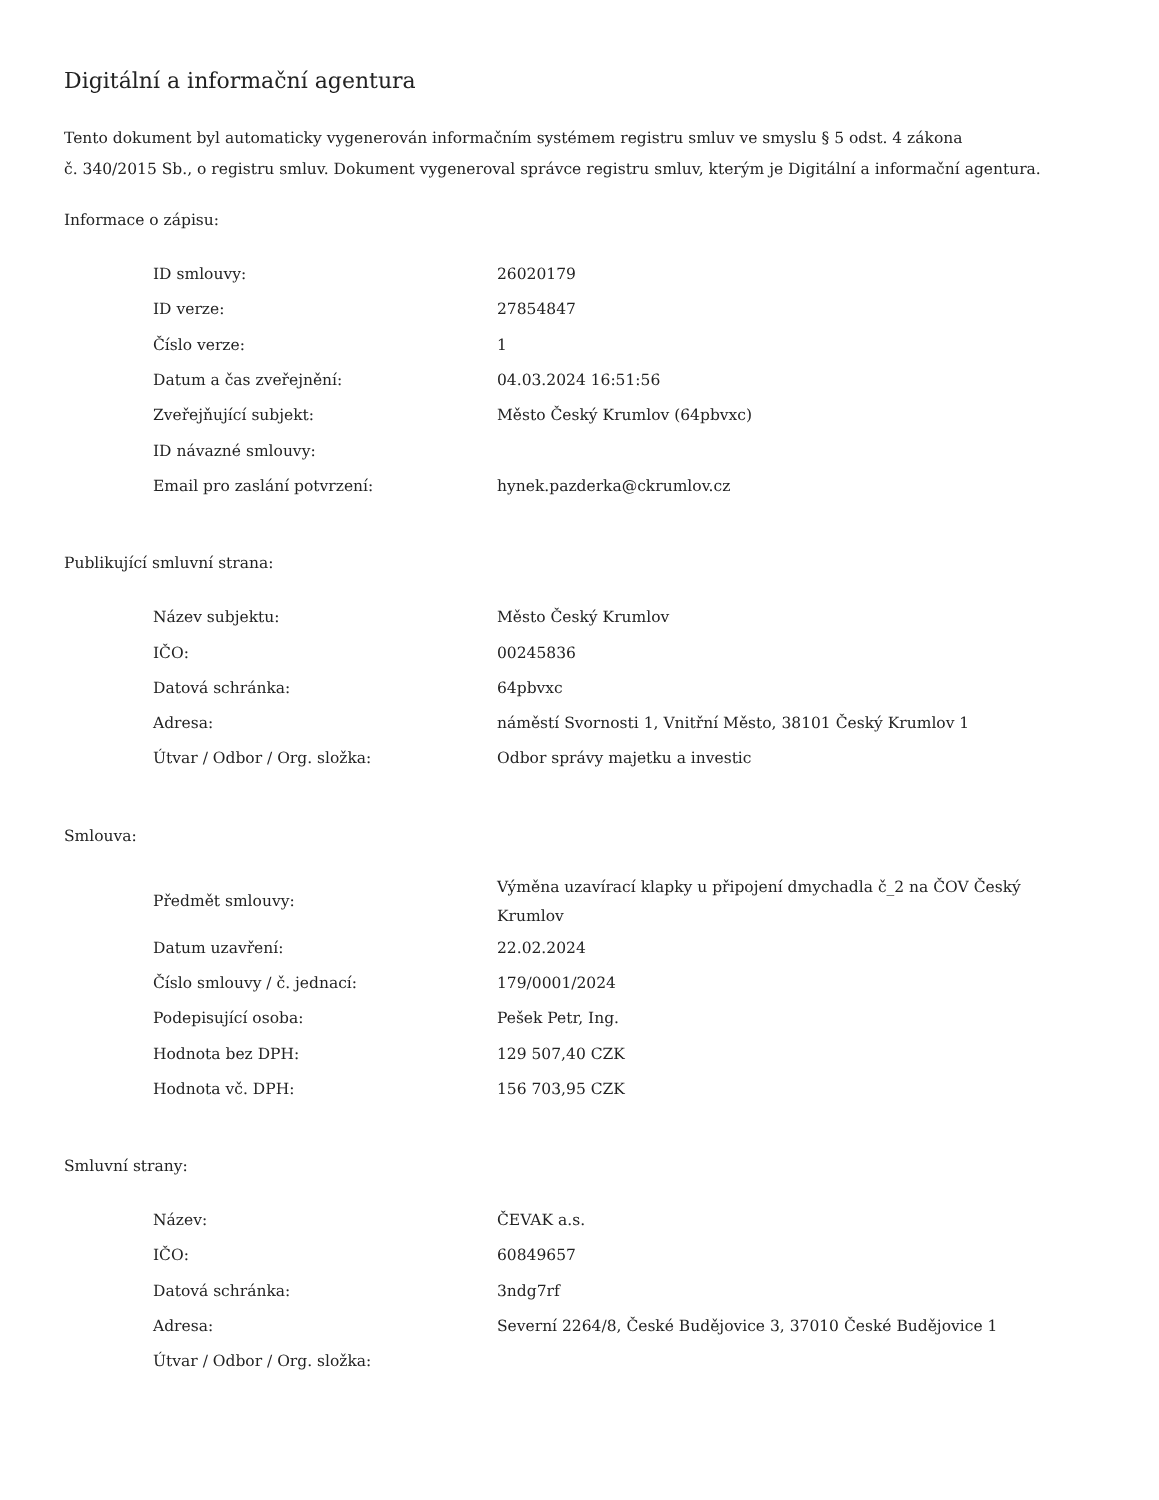Digitální a informační agentura
Tento dokument byl automaticky vygenerován informačním systémem registru smluv ve smyslu § 5 odst. 4 zákona
č. 340/2015 Sb., o registru smluv. Dokument vygeneroval správce registru smluv, kterým je Digitální a informační agentura.
Informace o zápisu:
| ID smlouvy: | 26020179 |
| ID verze: | 27854847 |
| Číslo verze: | 1 |
| Datum a čas zveřejnění: | 04.03.2024 16:51:56 |
| Zveřejňující subjekt: | Město Český Krumlov (64pbvxc) |
| ID návazné smlouvy: | |
| Email pro zaslání potvrzení: | hynek.pazderka@ckrumlov.cz |
Publikující smluvní strana:
| Název subjektu: | Město Český Krumlov |
| IČO: | 00245836 |
| Datová schránka: | 64pbvxc |
| Adresa: | náměstí Svornosti 1, Vnitřní Město, 38101 Český Krumlov 1 |
| Útvar / Odbor / Org. složka: | Odbor správy majetku a investic |
Smlouva:
| Předmět smlouvy: | Výměna uzavírací klapky u připojení dmychadla č_2 na ČOV Český Krumlov |
| Datum uzavření: | 22.02.2024 |
| Číslo smlouvy / č. jednací: | 179/0001/2024 |
| Podepisující osoba: | Pešek Petr, Ing. |
| Hodnota bez DPH: | 129 507,40 CZK |
| Hodnota vč. DPH: | 156 703,95 CZK |
Smluvní strany:
| Název: | ČEVAK a.s. |
| IČO: | 60849657 |
| Datová schránka: | 3ndg7rf |
| Adresa: | Severní 2264/8, České Budějovice 3, 37010 České Budějovice 1 |
| Útvar / Odbor / Org. složka: | |